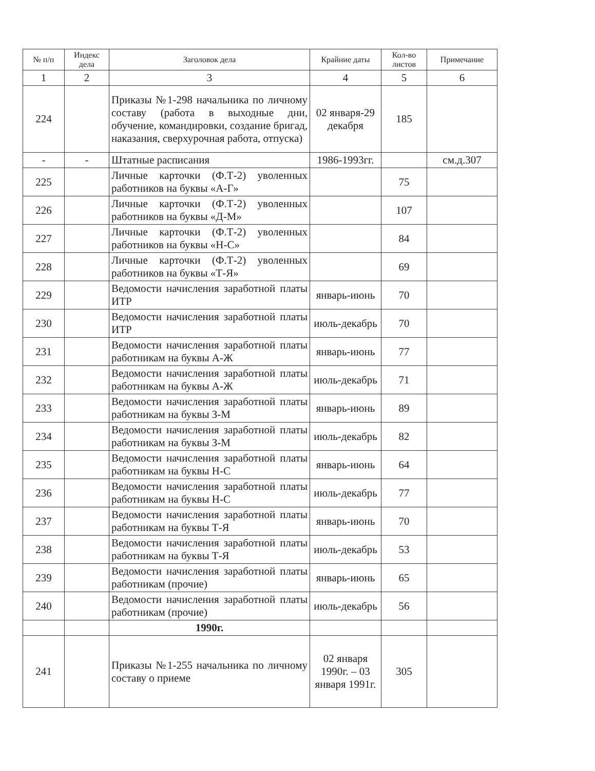| № п/п | Индекс дела | Заголовок дела | Крайние даты | Кол-во листов | Примечание |
| --- | --- | --- | --- | --- | --- |
| 1 | 2 | 3 | 4 | 5 | 6 |
| 224 | | Приказы №1-298 начальника по личному составу (работа в выходные дни, обучение, командировки, создание бригад, наказания, сверхурочная работа, отпуска) | 02 января-29 декабря | 185 | |
| - | - | Штатные расписания | 1986-1993гг. | | см.д.307 |
| 225 | | Личные карточки (Ф.Т-2) уволенных работников на буквы «А-Г» | | 75 | |
| 226 | | Личные карточки (Ф.Т-2) уволенных работников на буквы «Д-М» | | 107 | |
| 227 | | Личные карточки (Ф.Т-2) уволенных работников на буквы «Н-С» | | 84 | |
| 228 | | Личные карточки (Ф.Т-2) уволенных работников на буквы «Т-Я» | | 69 | |
| 229 | | Ведомости начисления заработной платы ИТР | январь-июнь | 70 | |
| 230 | | Ведомости начисления заработной платы ИТР | июль-декабрь | 70 | |
| 231 | | Ведомости начисления заработной платы работникам на буквы А-Ж | январь-июнь | 77 | |
| 232 | | Ведомости начисления заработной платы работникам на буквы А-Ж | июль-декабрь | 71 | |
| 233 | | Ведомости начисления заработной платы работникам на буквы З-М | январь-июнь | 89 | |
| 234 | | Ведомости начисления заработной платы работникам на буквы З-М | июль-декабрь | 82 | |
| 235 | | Ведомости начисления заработной платы работникам на буквы Н-С | январь-июнь | 64 | |
| 236 | | Ведомости начисления заработной платы работникам на буквы Н-С | июль-декабрь | 77 | |
| 237 | | Ведомости начисления заработной платы работникам на буквы Т-Я | январь-июнь | 70 | |
| 238 | | Ведомости начисления заработной платы работникам на буквы Т-Я | июль-декабрь | 53 | |
| 239 | | Ведомости начисления заработной платы работникам (прочие) | январь-июнь | 65 | |
| 240 | | Ведомости начисления заработной платы работникам (прочие) | июль-декабрь | 56 | |
| | | 1990г. | | | |
| 241 | | Приказы №1-255 начальника по личному составу о приеме | 02 января 1990г. – 03 января 1991г. | 305 | |